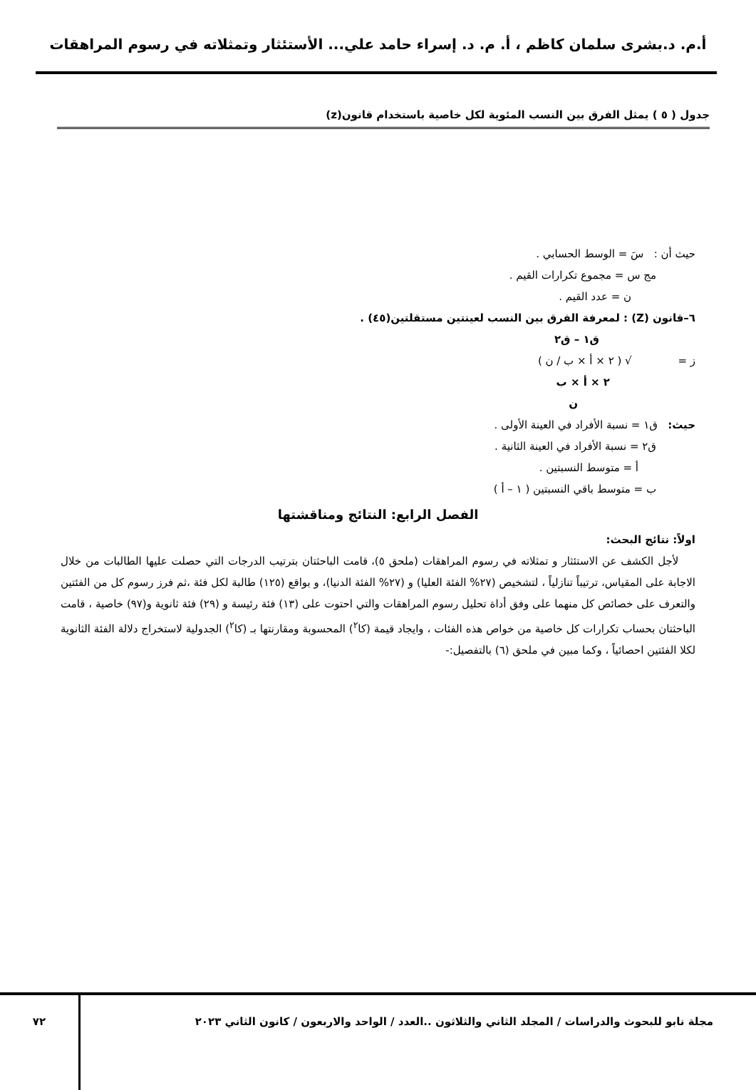أ.م. د.بشرى سلمان كاظم ، أ. م. د. إسراء حامد علي... الأستئثار وتمثلاته في رسوم المراهقات
جدول ( ٥ ) يمثل الفرق بين النسب المئوية لكل خاصية باستخدام قانون(z)
حيث أن : سَ = الوسط الحسابي .
مج س = مجموع تكرارات القيم .
ن = عدد القيم .
٦–قانون (Z) : لمعرفة الفرق بين النسب لعينتين مستقلتين(٤٥) .
ق١ – ق٢
ز = √ ( ٢ × أ × ب / ن )
٢ × أ × ب
ن
حيث: ق١ = نسبة الأفراد في العينة الأولى .
ق٢ = نسبة الأفراد في العينة الثانية .
أ = متوسط النسبتين .
ب = متوسط باقي النسبتين ( ١ – أ )
الفصل الرابع: النتائج ومناقشتها
اولاً: نتائج البحث:
لأجل الكشف عن الاستئثار و تمثلاته في رسوم المراهقات (ملحق ٥)، قامت الباحثتان بترتيب الدرجات التي حصلت عليها الطالبات من خلال الاجابة على المقياس، ترتيباً تنازلياً ، لتشخيص (٢٧% الفئة العليا) و (٢٧% الفئة الدنيا)، و بواقع (١٢٥) طالبة لكل فئة ،ثم فرز رسوم كل من الفئتين والتعرف على خصائص كل منهما على وفق أداة تحليل رسوم المراهقات والتي احتوت على (١٣) فئة رئيسة و (٢٩) فئة ثانوية و(٩٧) خاصية ، قامت الباحثتان بحساب تكرارات كل خاصية من خواص هذه الفئات ، وايجاد قيمة (كا<sup>٢</sup>) المحسوبة ومقارنتها بـ (كا<sup>٢</sup>) الجدولية لاستخراج دلالة الفئة الثانوية لكلا الفئتين احصائياً ، وكما مبين في ملحق (٦) بالتفصيل:-
مجلة نابو للبحوث والدراسات / المجلد الثاني والثلاثون ..العدد / الواحد والاربعون / كانون الثاني ٢٠٢٣
٧٢